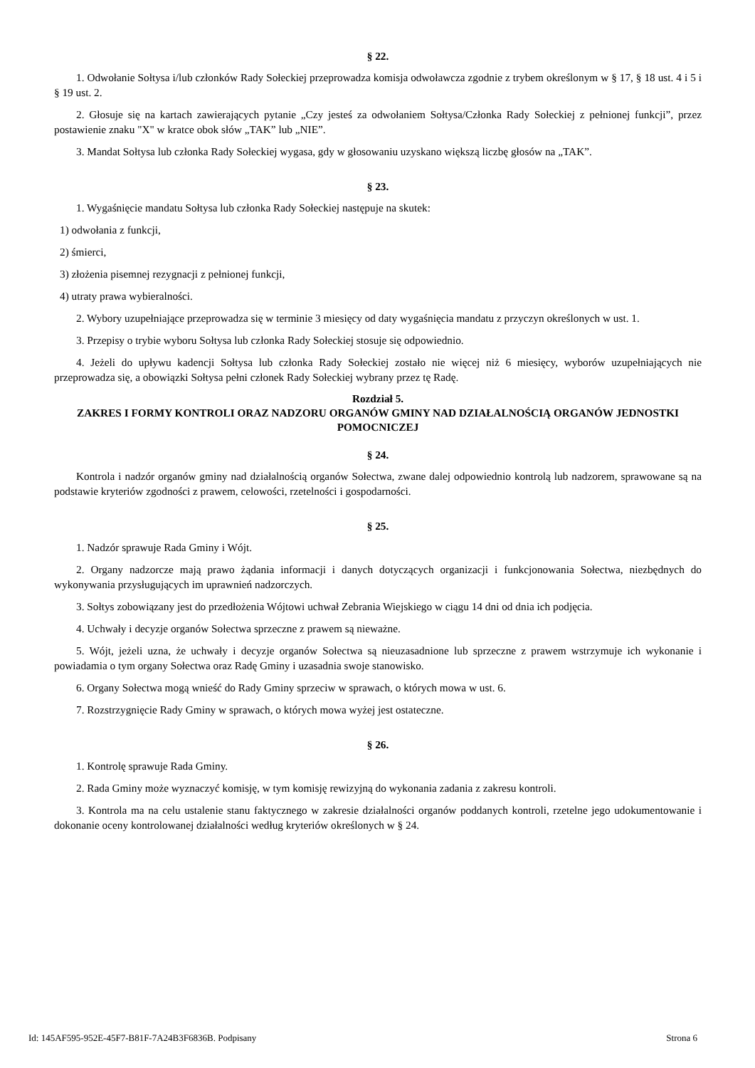§ 22.
1. Odwołanie Sołtysa i/lub członków Rady Sołeckiej przeprowadza komisja odwoławcza zgodnie z trybem określonym w § 17, § 18 ust. 4 i 5 i § 19 ust. 2.
2. Głosuje się na kartach zawierających pytanie „Czy jesteś za odwołaniem Sołtysa/Członka Rady Sołeckiej z pełnionej funkcji”, przez postawienie znaku "X" w kratce obok słów „TAK” lub „NIE”.
3. Mandat Sołtysa lub członka Rady Sołeckiej wygasa, gdy w głosowaniu uzyskano większą liczbę głosów na „TAK”.
§ 23.
1. Wygaśnięcie mandatu Sołtysa lub członka Rady Sołeckiej następuje na skutek:
1) odwołania z funkcji,
2) śmierci,
3) złożenia pisemnej rezygnacji z pełnionej funkcji,
4) utraty prawa wybieralności.
2. Wybory uzupełniające przeprowadza się w terminie 3 miesięcy od daty wygaśnięcia mandatu z przyczyn określonych w ust. 1.
3. Przepisy o trybie wyboru Sołtysa lub członka Rady Sołeckiej stosuje się odpowiednio.
4. Jeżeli do upływu kadencji Sołtysa lub członka Rady Sołeckiej zostało nie więcej niż 6 miesięcy, wyborów uzupełniających nie przeprowadza się, a obowiązki Sołtysa pełni członek Rady Sołeckiej wybrany przez tę Radę.
Rozdział 5.
ZAKRES I FORMY KONTROLI ORAZ NADZORU ORGANÓW GMINY NAD DZIAŁALNOŚCIĄ ORGANÓW JEDNOSTKI POMOCNICZEJ
§ 24.
Kontrola i nadzór organów gminy nad działalnością organów Sołectwa, zwane dalej odpowiednio kontrolą lub nadzorem, sprawowane są na podstawie kryteriów zgodności z prawem, celowości, rzetelności i gospodarności.
§ 25.
1. Nadzór sprawuje Rada Gminy i Wójt.
2. Organy nadzorcze mają prawo żądania informacji i danych dotyczących organizacji i funkcjonowania Sołectwa, niezbędnych do wykonywania przysługujących im uprawnień nadzorczych.
3. Sołtys zobowiązany jest do przedłożenia Wójtowi uchwał Zebrania Wiejskiego w ciągu 14 dni od dnia ich podjęcia.
4. Uchwały i decyzje organów Sołectwa sprzeczne z prawem są nieważne.
5. Wójt, jeżeli uzna, że uchwały i decyzje organów Sołectwa są nieuzasadnione lub sprzeczne z prawem wstrzymuje ich wykonanie i powiadamia o tym organy Sołectwa oraz Radę Gminy i uzasadnia swoje stanowisko.
6. Organy Sołectwa mogą wnieść do Rady Gminy sprzeciw w sprawach, o których mowa w ust. 6.
7. Rozstrzygnięcie Rady Gminy w sprawach, o których mowa wyżej jest ostateczne.
§ 26.
1. Kontrolę sprawuje Rada Gminy.
2. Rada Gminy może wyznaczyć komisję, w tym komisję rewizyjną do wykonania zadania z zakresu kontroli.
3. Kontrola ma na celu ustalenie stanu faktycznego w zakresie działalności organów poddanych kontroli, rzetelne jego udokumentowanie i dokonanie oceny kontrolowanej działalności według kryteriów określonych w § 24.
Id: 145AF595-952E-45F7-B81F-7A24B3F6836B. Podpisany Strona 6